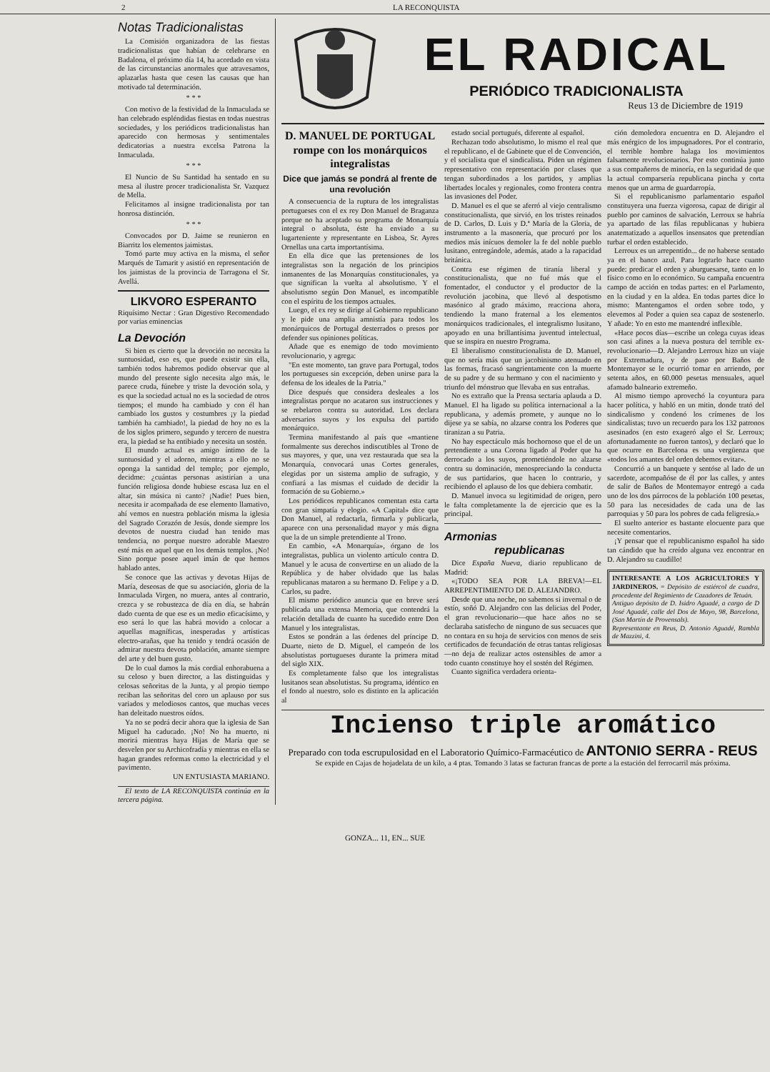2 LA RECONQUISTA
Notas Tradicionalistas
La Comisión organizadora de las fiestas tradicionalistas que habían de celebrarse en Badalona, el próximo día 14, ha acordado en vista de las circunstancias anormales que atravesamos, aplazarlas hasta que cesen las causas que han motivado tal determinación.
* * *
Con motivo de la festividad de la Inmaculada se han celebrado espléndidas fiestas en todas nuestras sociedades, y los periódicos tradicionalistas han aparecido con hermosas y sentimentales dedicatorias a nuestra excelsa Patrona la Inmaculada.
* * *
El Nuncio de Su Santidad ha sentado en su mesa al ilustre procer tradicionalista Sr. Vazquez de Mella.
Felicitamos al insigne tradicionalista por tan honrosa distinción.
* * *
Convocados por D. Jaime se reunieron en Biarritz los elementos jaimistas.
Tomó parte muy activa en la misma, el señor Marqués de Tamarit y asistió en representación de los jaimistas de la provincia de Tarragona el Sr. Avellá.
LIKVORO ESPERANTO
Riquísimo Nectar : Gran Digestivo Recomendado por varias eminencias
La Devoción
Si bien es cierto que la devoción no necesita la suntuosidad, eso es, que puede existir sin ella, también todos habremos podido observar que al mundo del presente siglo necesita algo más, le parece cruda, fúnebre y triste la devoción sola, y es que la sociedad actual no es la sociedad de otros tiempos; el mundo ha cambiado y con él han cambiado los gustos y costumbres ¡y la piedad también ha cambiado!, la piedad de hoy no es la de los siglos primero, segundo y tercero de nuestra era, la piedad se ha entibiado y necesita un sostén.
El mundo actual es amigo íntimo de la suntuosidad y el adorno, mientras a ello no se oponga la santidad del templo; por ejemplo, decidme: ¿cuántas personas asistirían a una función religiosa donde hubiese escasa luz en el altar, sin música ni canto? ¡Nadie! Pues bien, necesita ir acompañada de ese elemento llamativo, ahí vemos en nuestra población misma la iglesia del Sagrado Corazón de Jesús, donde siempre los devotos de nuestra ciudad han tenido mas tendencia, no porque nuestro adorable Maestro esté más en aquel que en los demás templos. ¡No! Sino porque posee aquel imán de que hemos hablado antes.
Se conoce que las activas y devotas Hijas de María, deseosas de que su asociación, gloria de la Inmaculada Virgen, no muera, antes al contrario, crezca y se robustezca de día en día, se habrán dado cuenta de que ese es un medio eficacísimo, y eso será lo que las habrá movido a colocar a aquellas magníficas, inesperadas y artísticas electro-arañas, que ha tenido y tendrá ocasión de admirar nuestra devota población, amante siempre del arte y del buen gusto.
De lo cual damos la más cordial enhorabuena a su celoso y buen director, a las distinguidas y celosas señoritas de la Junta, y al propio tiempo reciban las señoritas del coro un aplauso por sus variados y melodiosos cantos, que muchas veces han deleitado nuestros oídos.
Ya no se podrá decir ahora que la iglesia de San Miguel ha caducado. ¡No! No ha muerto, ni morirá mientras haya Hijas de María que se desvelen por su Archicofradía y mientras en ella se hagan grandes reformas como la electricidad y el pavimento.
UN ENTUSIASTA MARIANO.
El texto de LA RECONQUISTA continúa en la tercera página.
EL RADICAL
PERIÓDICO TRADICIONALISTA
Reus 13 de Diciembre de 1919
D. MANUEL DE PORTUGAL rompe con los monárquicos integralistas
Dice que jamás se pondrá al frente de una revolución
A consecuencia de la ruptura de los integralistas portugueses con el ex rey Don Manuel de Braganza porque no ha aceptado su programa de Monarquía integral o absoluta, éste ha enviado a su lugarteniente y representante en Lisboa, Sr. Ayres Ornellas una carta importantísima.
En ella dice que las pretensiones de los integralistas son la negación de los principios inmanentes de las Monarquías constitucionales, ya que significan la vuelta al absolutismo. Y el absolutismo según Don Manuel, es incompatible con el espíritu de los tiempos actuales.
Luego, el ex rey se dirige al Gobierno republicano y le pide una amplia amnistía para todos los monárquicos de Portugal desterrados o presos por defender sus opiniones políticas.
Añade que es enemigo de todo movimiento revolucionario, y agrega:
"En este momento, tan grave para Portugal, todos los portugueses sin excepción, deben unirse para la defensa de los ideales de la Patria."
Dice después que considera desleales a los integralistas porque no acataron sus instrucciones y se rebelaron contra su autoridad. Los declara adversarios suyos y los expulsa del partido monárquico.
Termina manifestando al país que «mantiene formalmente sus derechos indiscutibles al Trono de sus mayores, y que, una vez restaurada que sea la Monarquía, convocará unas Cortes generales, elegidas por un sistema amplio de sufragio, y confiará a las mismas el cuidado de decidir la formación de su Gobierno.»
Los periódicos republicanos comentan esta carta con gran simpatía y elogio. «A Capital» dice que Don Manuel, al redactarla, firmarla y publicarla, aparece con una personalidad mayor y más digna que la de un simple pretendiente al Trono.
En cambio, «A Monarquía», órgano de los integralistas, publica un violento artículo contra D. Manuel y le acusa de convertirse en un aliado de la República y de haber olvidado que las balas republicanas mataron a su hermano D. Felipe y a D. Carlos, su padre.
El mismo periódico anuncia que en breve será publicada una extensa Memoria, que contendrá la relación detallada de cuanto ha sucedido entre Don Manuel y los integralistas.
Estos se pondrán a las órdenes del príncipe D. Duarte, nieto de D. Miguel, el campeón de los absolutistas portugueses durante la primera mitad del siglo XIX.
Es completamente falso que los integralistas lusitanos sean absolutistas. Su programa, idéntico en el fondo al nuestro, solo es distinto en la aplicación al
estado social portugués, diferente al español.
Rechazan todo absolutismo, lo mismo el real que el republicano, el de Gabinete que el de Convención, y el socialista que el sindicalista. Piden un régimen representativo con representación por clases que tengan subordinados a los partidos, y amplias libertades locales y regionales, como frontera contra las invasiones del Poder.
D. Manuel es el que se aferró al viejo centralismo constitucionalista, que sirvió, en los tristes reinados de D. Carlos, D. Luis y D.ª María de la Gloria, de instrumento a la masonería, que procuró por los medios más inícuos demoler la fe del noble pueblo lusitano, entregándole, además, atado a la rapacidad británica.
Contra ese régimen de tiranía liberal y constitucionalista, que no fué más que el fomentador, el conductor y el productor de la revolución jacobina, que llevó al despotismo masónico al grado máximo, reacciona ahora, tendiendo la mano fraternal a los elementos monárquicos tradicionales, el integralismo lusitano, apoyado en una brillantísima juventud intelectual, que se inspira en nuestro Programa.
El liberalismo constitucionalista de D. Manuel, que no sería más que un jacobinismo atenuado en las formas, fracasó sangrientamente con la muerte de su padre y de su hermano y con el nacimiento y triunfo del mónstruo que llevaba en sus entrañas.
No es extraño que la Prensa sectaria aplauda a D. Manuel. El ha ligado su política internacional a la republicana, y además promete, y aunque no lo dijese ya se sabía, no alzarse contra los Poderes que tiranizan a su Patria.
No hay espectáculo más bochornoso que el de un pretendiente a una Corona ligado al Poder que ha derrocado a los suyos, prometiéndole no alzarse contra su dominación, menospreciando la conducta de sus partidarios, que hacen lo contrario, y recibiendo el aplauso de los que debiera combatir.
D. Manuel invoca su legitimidad de origen, pero le falta completamente la de ejercicio que es la principal.
Armonias
republicanas
Dice España Nueva, diario republicano de Madrid:
«¡TODO SEA POR LA BREVA!—EL ARREPENTIMIENTO DE D. ALEJANDRO.
Desde que una noche, no sabemos si invernal o de estío, soñó D. Alejandro con las delicias del Poder, el gran revolucionario—que hace años no se declaraba satisfecho de ninguno de sus secuaces que no contara en su hoja de servicios con menos de seis certificados de fecundación de otras tantas religiosas—no deja de realizar actos ostensibles de amor a todo cuanto constituye hoy el sostén del Régimen.
Cuanto significa verdadera orienta-
ción demoledora encuentra en D. Alejandro el más enérgico de los impugnadores. Por el contrario, el terrible hombre halaga los movimientos falsamente revolucionarios. Por esto continúa junto a sus compañeros de minoría, en la seguridad de que la actual comparsería republicana pincha y corta menos que un arma de guardarropía.
Si el republicanismo parlamentario español constituyera una fuerza vigorosa, capaz de dirigir al pueblo por caminos de salvación, Lerroux se habría ya apartado de las filas republicanas y hubiera anatematizado a aquellos insensatos que pretendían turbar el orden establecido.
Lerroux es un arrepentido... de no haberse sentado ya en el banco azul. Para lograrlo hace cuanto puede: predicar el orden y aburguesarse, tanto en lo físico como en lo económico. Su campaña encuentra campo de acción en todas partes: en el Parlamento, en la ciudad y en la aldea. En todas partes dice lo mismo: Mantengamos el orden sobre todo, y elevemos al Poder a quien sea capaz de sostenerlo. Y añade: Yo en esto me mantendré inflexible.
«Hace pocos días—escribe un colega cuyas ideas son casi afines a la nueva postura del terrible ex-revolucionario—D. Alejandro Lerroux hizo un viaje por Extremadura, y de paso por Baños de Montemayor se le ocurrió tomar en arriendo, por setenta años, en 60.000 pesetas mensuales, aquel afamado balneario extremeño.
Al mismo tiempo aprovechó la coyuntura para hacer política, y habló en un mitin, donde trató del sindicalismo y condenó los crímenes de los sindicalistas; tuvo un recuerdo para los 132 patronos asesinados (en esto exageró algo el Sr. Lerroux; afortunadamente no fueron tantos), y declaró que lo que ocurre en Barcelona es una vergüenza que «todos los amantes del orden debemos evitar».
Concurrió a un banquete y sentóse al lado de un sacerdote, acompañóse de él por las calles, y antes de salir de Baños de Montemayor entregó a cada uno de los dos párrocos de la población 100 pesetas, 50 para las necesidades de cada una de las parroquias y 50 para los pobres de cada feligresía.»
El suelto anterior es bastante elocuente para que necesite comentarios.
¡Y pensar que el republicanismo español ha sido tan cándido que ha creído alguna vez encontrar en D. Alejandro su caudillo!
INTERESANTE A LOS AGRICULTORES Y JARDINEROS. = Depósito de estiércol de cuadra, procedente del Regimiento de Cazadores de Tetuán.
Antiguo depósito de D. Isidro Aguadé, a cargo de D José Aguadé, calle del Dos de Mayo, 98, Barcelona, (San Martín de Provensals).
Representante en Reus, D. Antonio Aguadé, Rambla de Mazzini, 4.
Incienso triple aromático
Preparado con toda escrupulosidad en el Laboratorio Químico-Farmacéutico de ANTONIO SERRA - REUS
Se expide en Cajas de hojadelata de un kilo, a 4 ptas. Tomando 3 latas se facturan francas de porte a la estación del ferrocarril más próxima.
GONZA... 11, EN... SUE